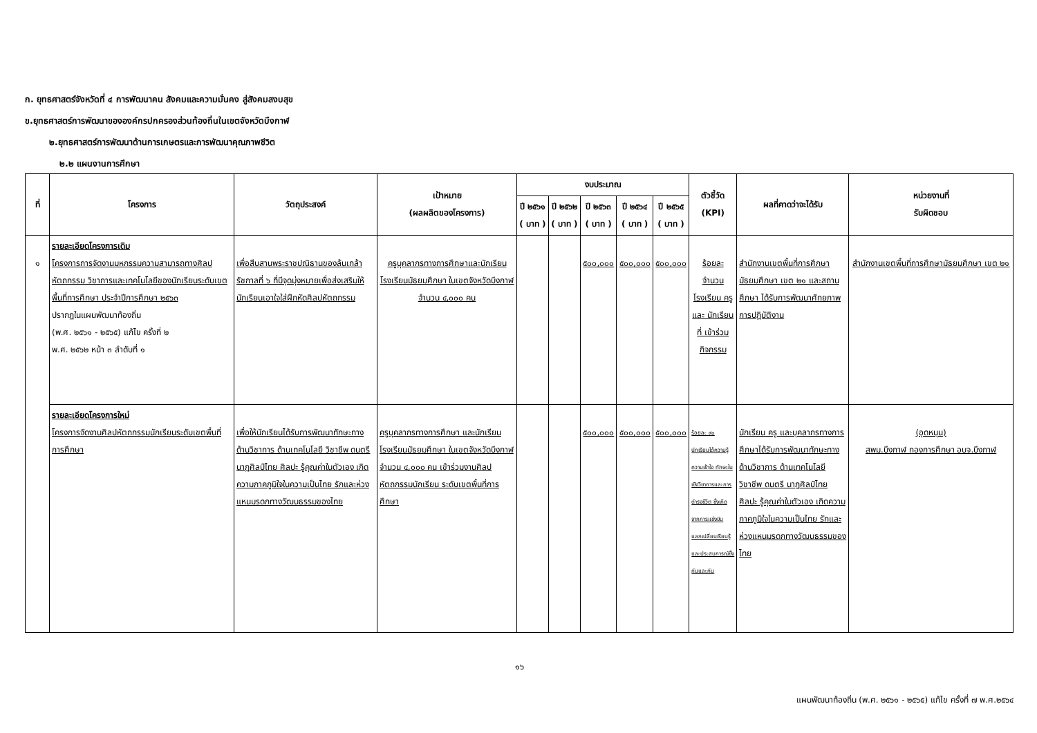ก. ยุทธศาสตร์จังหวัดที่ ๔ การพัฒนาคน สังคมและความมั่นคง สู่สังคมสงบสุข
ข.ยุทธศาสตร์การพัฒนาขององค์กรปกครองส่วนท้องถิ่นในเขตจังหวัดบึงกาฬ
๒.ยุทธศาสตร์การพัฒนาด้านการเกษตรและการพัฒนาคุณภาพชีวิต
๒.๒ แผนงานการศึกษา
| ที่ | โครงการ | วัตถุประสงค์ | เป้าหมาย (ผลผลิตของโครงการ) | งบประมาณ | | | | | ตัวชี้วัด (KPI) | ผลที่คาดว่าจะได้รับ | หน่วยงานที่ รับผิดชอบ |
| --- | --- | --- | --- | --- | --- | --- | --- | --- | --- | --- | --- |
| | | | | ปี ๒๕๖๑ ( บาท ) | ปี ๒๕๖๒ ( บาท ) | ปี ๒๕๖๓ ( บาท ) | ปี ๒๕๖๔ ( บาท ) | ปี ๒๕๖๕ ( บาท ) | | | |
| ๑ | รายละเอียดโครงการเดิม โครงการการจัดงานมหกรรมความสามารถทางศิลปหัตถกรรม วิชาการและเทคโนโลยีของนักเรียนระดับเขตพื้นที่การศึกษา ประจำปีการศึกษา ๒๕๖๓ ปรากฏในแผนพัฒนาท้องถิ่น (พ.ศ. ๒๕๖๑ - ๒๕๖๕) แก้ไข ครั้งที่ ๒ พ.ศ. ๒๕๖๒ หน้า ๓ ลำดับที่ ๑ | เพื่อสืบสานพระราชปณิธานของล้นเกล้ารัชกาลที่ ๖ ที่มีจุดมุ่งหมายเพื่อส่งเสริมให้นักเรียนเอาใจใส่ฝึกหัดศิลปหัตถกรรม | ครูบุคลากรทางการศึกษาและนักเรียน โรงเรียนมัธยมศึกษา ในเขตจังหวัดบึงกาฬ จำนวน ๔,๐๐๐ คน | | | ๕๐๐,๐๐๐ | ๕๐๐,๐๐๐ | ๕๐๐,๐๐๐ | ร้อยละ จำนวน โรงเรียน ครูและ นักเรียนที่ เข้าร่วม กิจกรรม | สำนักงานเขตพื้นที่การศึกษามัธยมศึกษา เขต ๒๑ และสถานศึกษา ได้รับการพัฒนาศักยภาพการปฏิบัติงาน | สำนักงานเขตพื้นที่การศึกษามัธยมศึกษา เขต ๒๑ |
| | รายละเอียดโครงการใหม่ โครงการจัดงานศิลปหัตถกรรมนักเรียนระดับเขตพื้นที่การศึกษา | เพื่อให้นักเรียนได้รับการพัฒนาทักษะทางด้านวิชาการ ด้านเทคโนโลยี วิชาชีพ ดนตรี นาฏศิลป์ไทย ศิลปะ รู้คุณค่าในตัวเอง เกิดความภาคภูมิใจในความเป็นไทย รักและห่วงแหนมรดกทางวัฒนธรรมของไทย | ครูบุคลากรทางการศึกษา และนักเรียน โรงเรียนมัธยมศึกษา ในเขตจังหวัดบึงกาฬ จำนวน ๔,๐๐๐ คน เข้าร่วมงานศิลปหัตถกรรมนักเรียน ระดับเขตพื้นที่การศึกษา | | | ๕๐๐,๐๐๐ | ๕๐๐,๐๐๐ | ๕๐๐,๐๐๐ | ร้อยละ ๙๐ นักเรียนได้ความรู้ความเข้าใจ ทักษะในเชิงวิชาการและการดำรงชีวิต ซึ่งเกิดจากการแข่งขัน แลกเปลี่ยนเรียนรู้และประสบการณ์ซึ่งกันและกัน | นักเรียน ครู และบุคลากรทางการศึกษาได้รับการพัฒนาทักษะทางด้านวิชาการ ด้านเทคโนโลยี วิชาชีพ ดนตรี นาฏศิลป์ไทย ศิลปะ รู้คุณค่าในตัวเอง เกิดความภาคภูมิใจในความเป็นไทย รักและห่วงแหนมรดกทางวัฒนธรรมของไทย | (อุดหนุน) สพม.บึงกาฬ กองการศึกษา อบจ.บึงกาฬ |
๑๖
แผนพัฒนาท้องถิ่น (พ.ศ. ๒๕๖๑ - ๒๕๖๕) แก้ไข ครั้งที่ ๗ พ.ศ.๒๕๖๔